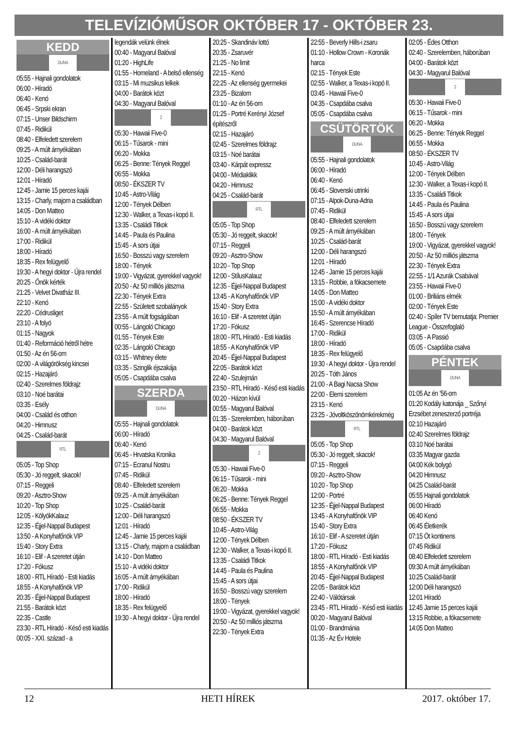TELEVÍZIÓMŰSOR OKTÓBER 17 - OKTÓBER 23.
KEDD
DUNA
05:55 - Hajnali gondolatok
06:00 - Híradó
06:40 - Kenó
06:45 - Srpski ekran
07:15 - Unser Bildschirm
07:45 - Ridikül
08:40 - Elfeledett szerelem
09:25 - A múlt árnyékában
10:25 - Család-barát
12:00 - Déli harangszó
12:01 - Híradó
12:45 - Jamie 15 perces kajái
13:15 - Charly, majom a családban
14:05 - Don Matteo
15:10 - A vidéki doktor
16:00 - A múlt árnyékában
17:00 - Ridikül
18:00 - Híradó
18:35 - Rex felügyelő
19:30 - A hegyi doktor - Újra rendel
20:25 - Önök kérték
21:25 - Velvet Divatház III.
22:10 - Kenó
22:20 - Cédrusliget
23:10 - A folyó
01:15 - Nagyok
01:40 - Reformáció hétről hétre
01:50 - Az én 56-om
02:00 - A világörökség kincsei
02:15 - Hazajáró
02:40 - Szerelmes földrajz
03:10 - Noé barátai
03:35 - Esély
04:00 - Család és otthon
04:20 - Himnusz
04:25 - Család-barát
RTL
05:05 - Top Shop
05:30 - Jó reggelt, skacok!
07:15 - Reggeli
09:20 - Asztro-Show
10:20 - Top Shop
12:05 - KölyökKalauz
12:35 - Éjjel-Nappal Budapest
13:50 - A Konyhafőnök VIP
15:40 - Story Extra
16:10 - Elif - A szeretet útján
17:20 - Fókusz
18:00 - RTL Híradó - Esti kiadás
18:55 - A Konyhafőnök VIP
20:35 - Éjjel-Nappal Budapest
21:55 - Barátok közt
22:35 - Castle
23:30 - RTL Híradó - Késő esti kiadás
00:05 - XXI. század - a
legendák velünk élnek
00:40 - Magyarul Balóval
01:20 - HighLife
01:55 - Homeland - A belső ellenség
03:15 - Mi muzsikus lelkek
04:00 - Barátok közt
04:30 - Magyarul Balóval
2
05:30 - Hawaii Five-0
06:15 - Tűsarok - mini
06:20 - Mokka
06:25 - Benne: Tények Reggel
06:55 - Mokka
08:50 - ÉKSZER TV
10:45 - Astro-Világ
12:00 - Tények Délben
12:30 - Walker, a Texas-i kopó II.
13:35 - Családi Titkok
14:45 - Paula és Paulina
15:45 - A sors útjai
16:50 - Bosszú vagy szerelem
18:00 - Tények
19:00 - Vigyázat, gyerekkel vagyok!
20:50 - Az 50 milliós játszma
22:30 - Tények Extra
22:55 - Született szobalányok
23:55 - A múlt fogságában
00:55 - Lángoló Chicago
01:55 - Tények Este
02:35 - Lángoló Chicago
03:15 - Whitney élete
03:35 - Szinglik éjszakája
05:05 - Csapdába csalva
SZERDA
DUNA
05:55 - Hajnali gondolatok
06:00 - Híradó
06:40 - Kenó
06:45 - Hrvatska Kronika
07:15 - Ecranul Nostru
07:45 - Ridikül
08:40 - Elfeledett szerelem
09:25 - A múlt árnyékában
10:25 - Család-barát
12:00 - Déli harangszó
12:01 - Híradó
12:45 - Jamie 15 perces kajái
13:15 - Charly, majom a családban
14:10 - Don Matteo
15:10 - A vidéki doktor
16:05 - A múlt árnyékában
17:00 - Ridikül
18:00 - Híradó
18:35 - Rex felügyelő
19:30 - A hegyi doktor - Újra rendel
20:25 - Skandináv lottó
20:35 - Zsaruvér
21:25 - No limit
22:15 - Kenó
22:25 - Az ellenség gyermekei
23:25 - Bizalom
01:10 - Az én 56-om
01:25 - Portré Kerényi József építészről
02:15 - Hazajáró
02:45 - Szerelmes földrajz
03:15 - Noé barátai
03:40 - Kárpát expressz
04:00 - Médiaklikk
04:20 - Himnusz
04:25 - Család-barát
RTL
05:05 - Top Shop
05:30 - Jó reggelt, skacok!
07:15 - Reggeli
09:20 - Asztro-Show
10:20 - Top Shop
12:00 - StílusKalauz
12:35 - Éjjel-Nappal Budapest
13:45 - A Konyhafőnök VIP
15:40 - Story Extra
16:10 - Elif - A szeretet útján
17:20 - Fókusz
18:00 - RTL Híradó - Esti kiadás
18:55 - A Konyhafőnök VIP
20:45 - Éjjel-Nappal Budapest
22:05 - Barátok közt
22:40 - Szulejmán
23:50 - RTL Híradó - Késő esti kiadás
00:20 - Házon kívül
00:55 - Magyarul Balóval
01:35 - Szerelemben, háborúban
04:00 - Barátok közt
04:30 - Magyarul Balóval
2
05:30 - Hawaii Five-0
06:15 - Tűsarok - mini
06:20 - Mokka
06:25 - Benne: Tények Reggel
06:55 - Mokka
08:50 - ÉKSZER TV
10:45 - Astro-Világ
12:00 - Tények Délben
12:30 - Walker, a Texas-i kopó II.
13:35 - Családi Titkok
14:45 - Paula és Paulina
15:45 - A sors útjai
16:50 - Bosszú vagy szerelem
18:00 - Tények
19:00 - Vigyázat, gyerekkel vagyok!
20:50 - Az 50 milliós játszma
22:30 - Tények Extra
22:55 - Beverly Hills-i zsaru
01:10 - Hollow Crown - Koronák harca
02:15 - Tények Este
02:55 - Walker, a Texas-i kopó II.
03:45 - Hawaii Five-0
04:35 - Csapdába csalva
05:05 - Csapdába csalva
CSÜTÖRTÖK
DUNA
05:55 - Hajnali gondolatok
06:00 - Híradó
06:40 - Kenó
06:45 - Slovenski utrinki
07:15 - Alpok-Duna-Adria
07:45 - Ridikül
08:40 - Elfeledett szerelem
09:25 - A múlt árnyékában
10:25 - Család-barát
12:00 - Déli harangszó
12:01 - Híradó
12:45 - Jamie 15 perces kajái
13:15 - Robbie, a fókacsemete
14:05 - Don Matteo
15:00 - A vidéki doktor
15:50 - A múlt árnyékában
16:45 - Szerencse Híradó
17:00 - Ridikül
18:00 - Híradó
18:35 - Rex felügyelő
19:30 - A hegyi doktor - Újra rendel
20:25 - Tóth János
21:00 - A Bagi Nacsa Show
22:00 - Elemi szerelem
23:15 - Kenó
23:25 - Jóvoltköszönömkérekmég
RTL
05:05 - Top Shop
05:30 - Jó reggelt, skacok!
07:15 - Reggeli
09:20 - Asztro-Show
10:20 - Top Shop
12:00 - Portré
12:35 - Éjjel-Nappal Budapest
13:45 - A Konyhafőnök VIP
15:40 - Story Extra
16:10 - Elif - A szeretet útján
17:20 - Fókusz
18:00 - RTL Híradó - Esti kiadás
18:55 - A Konyhafőnök VIP
20:45 - Éjjel-Nappal Budapest
22:05 - Barátok közt
22:40 - Válótársak
23:45 - RTL Híradó - Késő esti kiadás
00:20 - Magyarul Balóval
01:00 - Brandmánia
01:35 - Az Év Hotele
02:05 - Édes Otthon
02:40 - Szerelemben, háborúban
04:00 - Barátok közt
04:30 - Magyarul Balóval
2
05:30 - Hawaii Five-0
06:15 - Tűsarok - mini
06:20 - Mokka
06:25 - Benne: Tények Reggel
06:55 - Mokka
08:50 - ÉKSZER TV
10:45 - Astro-Világ
12:00 - Tények Délben
12:30 - Walker, a Texas-i kopó II.
13:35 - Családi Titkok
14:45 - Paula és Paulina
15:45 - A sors útjai
16:50 - Bosszú vagy szerelem
18:00 - Tények
19:00 - Vigyázat, gyerekkel vagyok!
20:50 - Az 50 milliós játszma
22:30 - Tények Extra
22:55 - 1/1 Azurák Csabával
23:55 - Hawaii Five-0
01:00 - Briliáns elmék
02:00 - Tények Este
02:40 - Spíler TV bemutatja: Premier League - Összefoglaló
03:05 - A Passió
05:05 - Csapdába csalva
PÉNTEK
DUNA
01:05 Az én ’56-om
01:20 Kodály katonája _ Szőnyi Erzsébet zeneszerző portréja
02:10 Hazajáró
02:40 Szerelmes földrajz
03:10 Noé barátai
03:35 Magyar gazda
04:00 Kék bolygó
04:20 Himnusz
04:25 Család-barát
05:55 Hajnali gondolatok
06:00 Híradó
06:40 Kenó
06:45 Életkerék
07:15 Öt kontinens
07:45 Ridikül
08:40 Elfeledett szerelem
09:30 A múlt árnyékában
10:25 Család-barát
12:00 Déli harangszó
12:01 Híradó
12:45 Jamie 15 perces kajái
13:15 Robbie, a fókacsemete
14:05 Don Matteo
12 HETI HÍREK 2017. október 17.